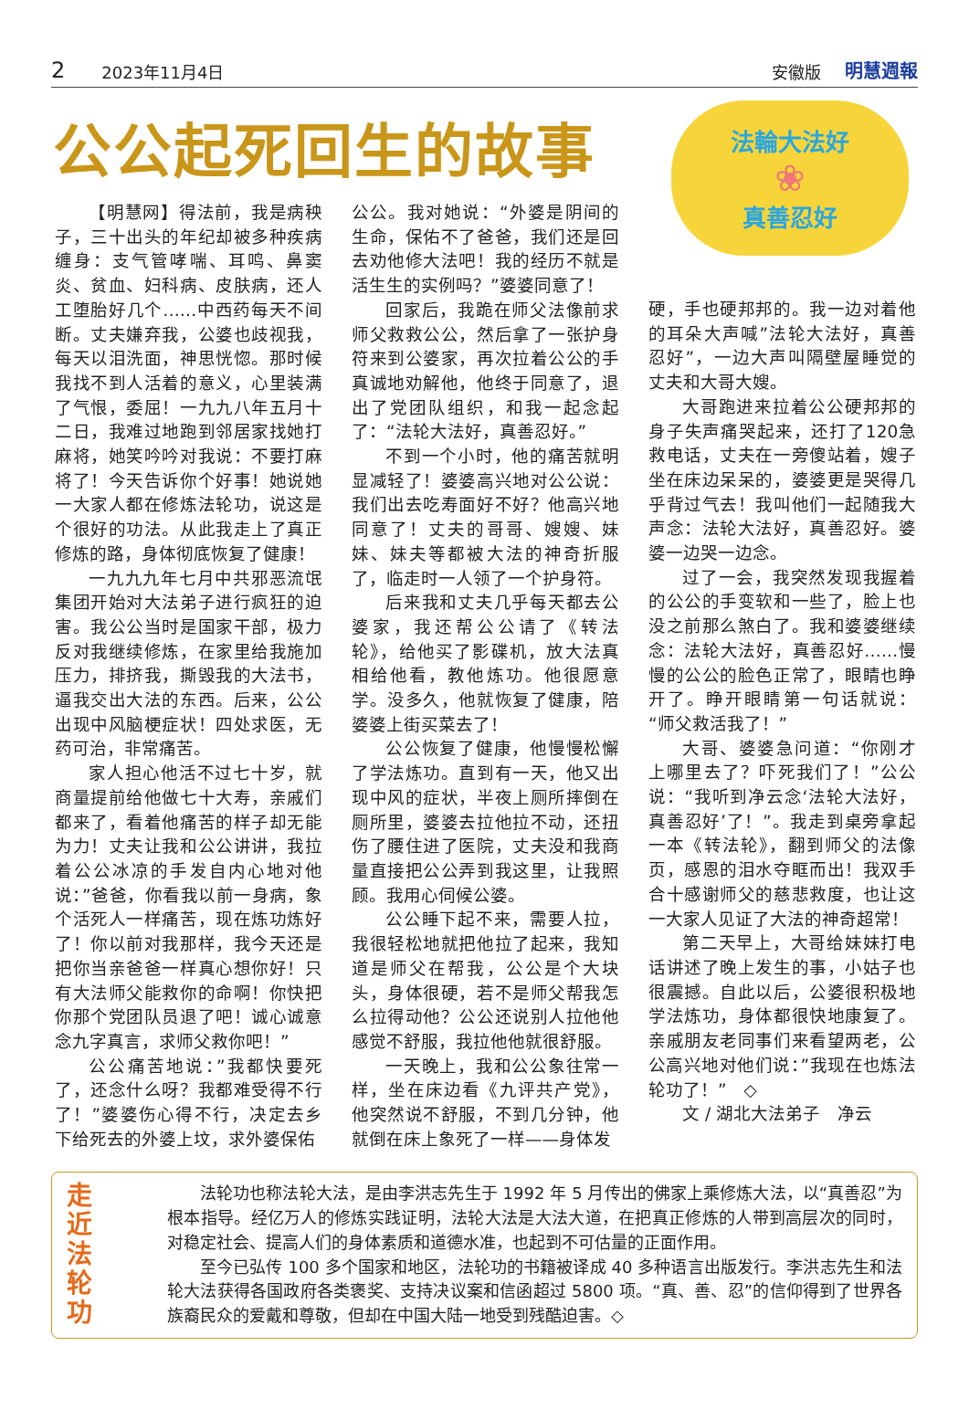2 2023年11月4日 安徽版 明慧週報
公公起死回生的故事
法輪大法好
❀
真善忍好
【明慧网】得法前，我是病秧子，三十出头的年纪却被多种疾病缠身：支气管哮喘、耳鸣、鼻窦炎、贫血、妇科病、皮肤病，还人工堕胎好几个……中西药每天不间断。丈夫嫌弃我，公婆也歧视我，每天以泪洗面，神思恍惚。那时候我找不到人活着的意义，心里装满了气恨，委屈！一九九八年五月十二日，我难过地跑到邻居家找她打麻将，她笑吟吟对我说：不要打麻将了！今天告诉你个好事！她说她一大家人都在修炼法轮功，说这是个很好的功法。从此我走上了真正修炼的路，身体彻底恢复了健康！
一九九九年七月中共邪恶流氓集团开始对大法弟子进行疯狂的迫害。我公公当时是国家干部，极力反对我继续修炼，在家里给我施加压力，排挤我，撕毁我的大法书，逼我交出大法的东西。后来，公公出现中风脑梗症状！四处求医，无药可治，非常痛苦。
家人担心他活不过七十岁，就商量提前给他做七十大寿，亲戚们都来了，看着他痛苦的样子却无能为力！丈夫让我和公公讲讲，我拉着公公冰凉的手发自内心地对他说：”爸爸，你看我以前一身病，象个活死人一样痛苦，现在炼功炼好了！你以前对我那样，我今天还是把你当亲爸爸一样真心想你好！只有大法师父能救你的命啊！你快把你那个党团队员退了吧！诚心诚意念九字真言，求师父救你吧！”
公公痛苦地说：”我都快要死了，还念什么呀？我都难受得不行了！”婆婆伤心得不行，决定去乡下给死去的外婆上坟，求外婆保佑
公公。我对她说：“外婆是阴间的生命，保佑不了爸爸，我们还是回去劝他修大法吧！我的经历不就是活生生的实例吗？”婆婆同意了！
回家后，我跪在师父法像前求师父救救公公，然后拿了一张护身符来到公婆家，再次拉着公公的手真诚地劝解他，他终于同意了，退出了党团队组织，和我一起念起了：“法轮大法好，真善忍好。”
不到一个小时，他的痛苦就明显减轻了！婆婆高兴地对公公说：我们出去吃寿面好不好？他高兴地同意了！丈夫的哥哥、嫂嫂、妹妹、妹夫等都被大法的神奇折服了，临走时一人领了一个护身符。
后来我和丈夫几乎每天都去公婆家，我还帮公公请了《转法轮》，给他买了影碟机，放大法真相给他看，教他炼功。他很愿意学。没多久，他就恢复了健康，陪婆婆上街买菜去了！
公公恢复了健康，他慢慢松懈了学法炼功。直到有一天，他又出现中风的症状，半夜上厕所摔倒在厕所里，婆婆去拉他拉不动，还扭伤了腰住进了医院，丈夫没和我商量直接把公公弄到我这里，让我照顾。我用心伺候公婆。
公公睡下起不来，需要人拉，我很轻松地就把他拉了起来，我知道是师父在帮我，公公是个大块头，身体很硬，若不是师父帮我怎么拉得动他？公公还说别人拉他他感觉不舒服，我拉他他就很舒服。
一天晚上，我和公公象往常一样，坐在床边看《九评共产党》，他突然说不舒服，不到几分钟，他就倒在床上象死了一样——身体发
硬，手也硬邦邦的。我一边对着他的耳朵大声喊”法轮大法好，真善忍好”，一边大声叫隔壁屋睡觉的丈夫和大哥大嫂。
大哥跑进来拉着公公硬邦邦的身子失声痛哭起来，还打了120急救电话，丈夫在一旁傻站着，嫂子坐在床边呆呆的，婆婆更是哭得几乎背过气去！我叫他们一起随我大声念：法轮大法好，真善忍好。婆婆一边哭一边念。
过了一会，我突然发现我握着的公公的手变软和一些了，脸上也没之前那么煞白了。我和婆婆继续念：法轮大法好，真善忍好……慢慢的公公的脸色正常了，眼睛也睁开了。睁开眼睛第一句话就说：“师父救活我了！”
大哥、婆婆急问道：“你刚才上哪里去了？吓死我们了！”公公说：“我听到净云念‘法轮大法好，真善忍好’了！”。我走到桌旁拿起一本《转法轮》，翻到师父的法像页，感恩的泪水夺眶而出！我双手合十感谢师父的慈悲救度，也让这一大家人见证了大法的神奇超常！
第二天早上，大哥给妹妹打电话讲述了晚上发生的事，小姑子也很震撼。自此以后，公婆很积极地学法炼功，身体都很快地康复了。亲戚朋友老同事们来看望两老，公公高兴地对他们说：”我现在也炼法轮功了！”　◇
文 / 湖北大法弟子　净云
走
近
法
轮
功
法轮功也称法轮大法，是由李洪志先生于 1992 年 5 月传出的佛家上乘修炼大法，以“真善忍”为根本指导。经亿万人的修炼实践证明，法轮大法是大法大道，在把真正修炼的人带到高层次的同时，对稳定社会、提高人们的身体素质和道德水准，也起到不可估量的正面作用。
至今已弘传 100 多个国家和地区，法轮功的书籍被译成 40 多种语言出版发行。李洪志先生和法轮大法获得各国政府各类褒奖、支持决议案和信函超过 5800 项。“真、善、忍”的信仰得到了世界各族裔民众的爱戴和尊敬，但却在中国大陆一地受到残酷迫害。◇